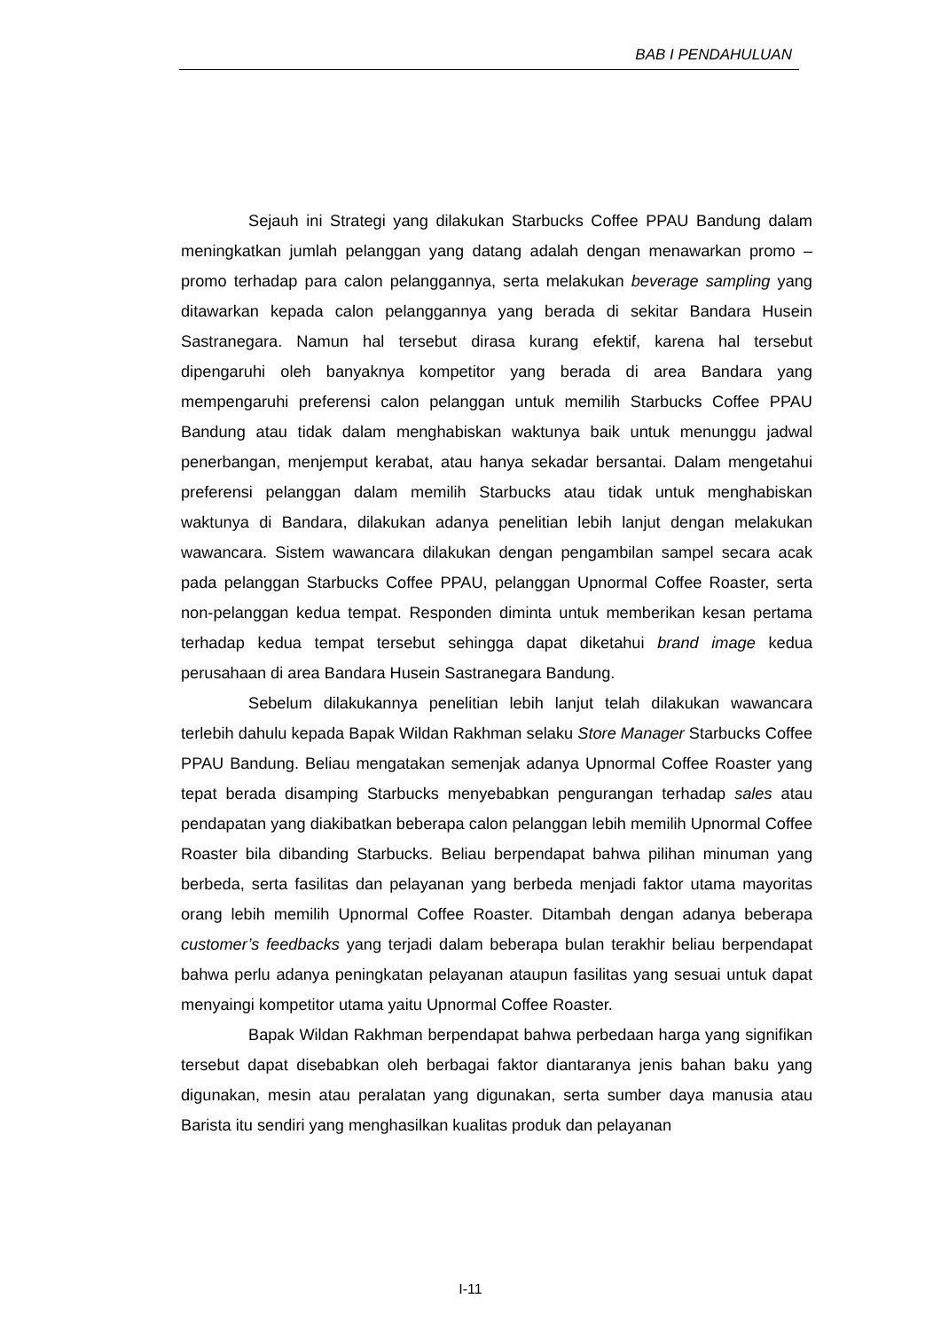BAB I PENDAHULUAN
Sejauh ini Strategi yang dilakukan Starbucks Coffee PPAU Bandung dalam meningkatkan jumlah pelanggan yang datang adalah dengan menawarkan promo – promo terhadap para calon pelanggannya, serta melakukan beverage sampling yang ditawarkan kepada calon pelanggannya yang berada di sekitar Bandara Husein Sastranegara. Namun hal tersebut dirasa kurang efektif, karena hal tersebut dipengaruhi oleh banyaknya kompetitor yang berada di area Bandara yang mempengaruhi preferensi calon pelanggan untuk memilih Starbucks Coffee PPAU Bandung atau tidak dalam menghabiskan waktunya baik untuk menunggu jadwal penerbangan, menjemput kerabat, atau hanya sekadar bersantai. Dalam mengetahui preferensi pelanggan dalam memilih Starbucks atau tidak untuk menghabiskan waktunya di Bandara, dilakukan adanya penelitian lebih lanjut dengan melakukan wawancara. Sistem wawancara dilakukan dengan pengambilan sampel secara acak pada pelanggan Starbucks Coffee PPAU, pelanggan Upnormal Coffee Roaster, serta non-pelanggan kedua tempat. Responden diminta untuk memberikan kesan pertama terhadap kedua tempat tersebut sehingga dapat diketahui brand image kedua perusahaan di area Bandara Husein Sastranegara Bandung.
Sebelum dilakukannya penelitian lebih lanjut telah dilakukan wawancara terlebih dahulu kepada Bapak Wildan Rakhman selaku Store Manager Starbucks Coffee PPAU Bandung. Beliau mengatakan semenjak adanya Upnormal Coffee Roaster yang tepat berada disamping Starbucks menyebabkan pengurangan terhadap sales atau pendapatan yang diakibatkan beberapa calon pelanggan lebih memilih Upnormal Coffee Roaster bila dibanding Starbucks. Beliau berpendapat bahwa pilihan minuman yang berbeda, serta fasilitas dan pelayanan yang berbeda menjadi faktor utama mayoritas orang lebih memilih Upnormal Coffee Roaster. Ditambah dengan adanya beberapa customer’s feedbacks yang terjadi dalam beberapa bulan terakhir beliau berpendapat bahwa perlu adanya peningkatan pelayanan ataupun fasilitas yang sesuai untuk dapat menyaingi kompetitor utama yaitu Upnormal Coffee Roaster.
Bapak Wildan Rakhman berpendapat bahwa perbedaan harga yang signifikan tersebut dapat disebabkan oleh berbagai faktor diantaranya jenis bahan baku yang digunakan, mesin atau peralatan yang digunakan, serta sumber daya manusia atau Barista itu sendiri yang menghasilkan kualitas produk dan pelayanan
I-11